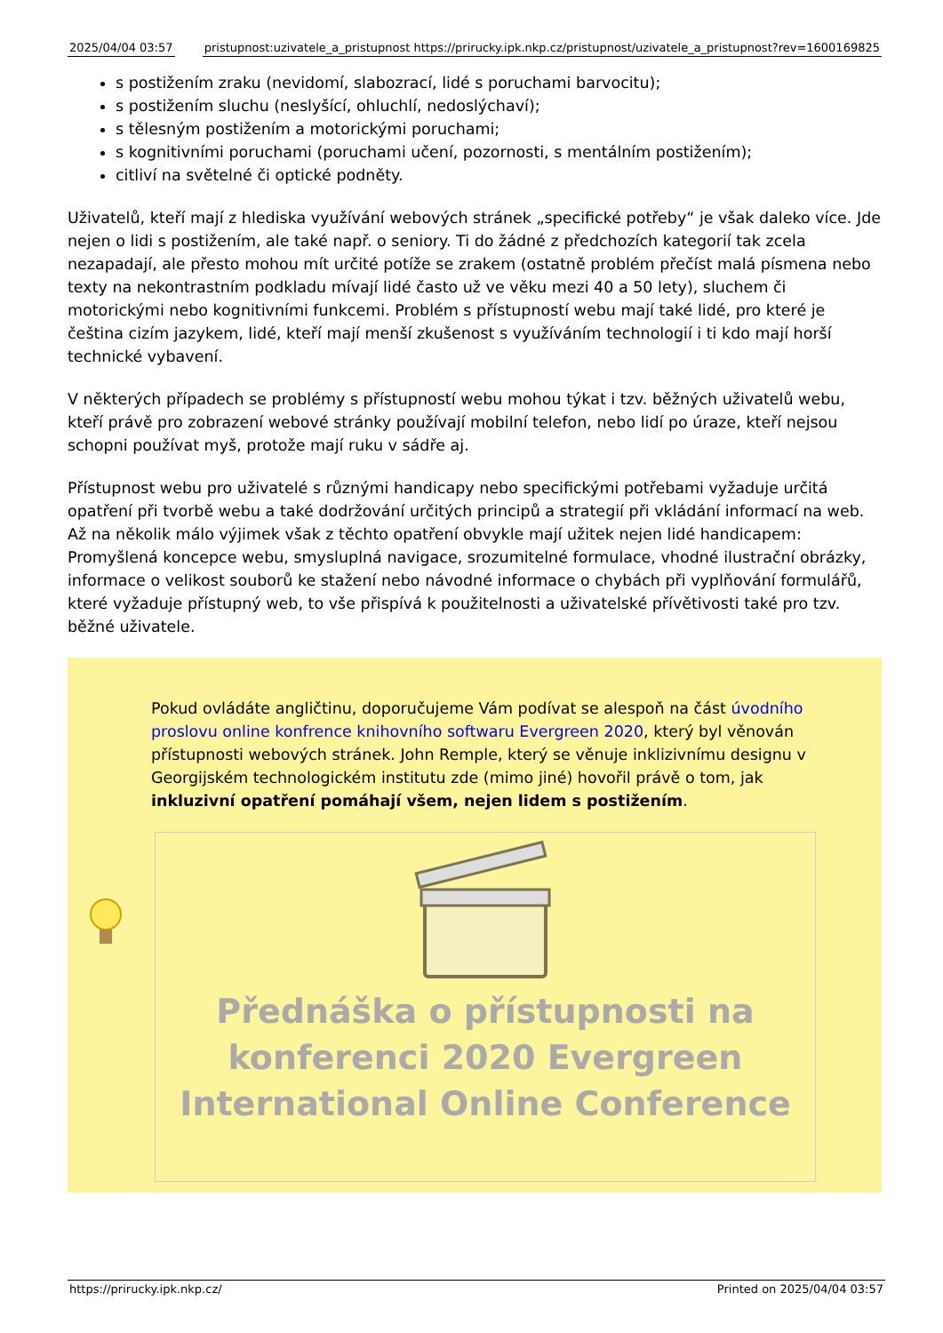| 2025/04/04 03:57 | | pristupnost:uzivatele_a_pristupnost https://prirucky.ipk.nkp.cz/pristupnost/uzivatele_a_pristupnost?rev=1600169825 |
s postižením zraku (nevidomí, slabozrací, lidé s poruchami barvocitu);
s postižením sluchu (neslyšící, ohluchlí, nedoslýchaví);
s tělesným postižením a motorickými poruchami;
s kognitivními poruchami (poruchami učení, pozornosti, s mentálním postižením);
citliví na světelné či optické podněty.
Uživatelů, kteří mají z hlediska využívání webových stránek „specifické potřeby“ je však daleko více. Jde nejen o lidi s postižením, ale také např. o seniory. Ti do žádné z předchozích kategorií tak zcela nezapadají, ale přesto mohou mít určité potíže se zrakem (ostatně problém přečíst malá písmena nebo texty na nekontrastním podkladu mívají lidé často už ve věku mezi 40 a 50 lety), sluchem či motorickými nebo kognitivními funkcemi. Problém s přístupností webu mají také lidé, pro které je čeština cizím jazykem, lidé, kteří mají menší zkušenost s využíváním technologií i ti kdo mají horší technické vybavení.
V některých případech se problémy s přístupností webu mohou týkat i tzv. běžných uživatelů webu, kteří právě pro zobrazení webové stránky používají mobilní telefon, nebo lidí po úraze, kteří nejsou schopni používat myš, protože mají ruku v sádře aj.
Přístupnost webu pro uživatelé s různými handicapy nebo specifickými potřebami vyžaduje určitá opatření při tvorbě webu a také dodržování určitých principů a strategií při vkládání informací na web. Až na několik málo výjimek však z těchto opatření obvykle mají užitek nejen lidé handicapem: Promyšlená koncepce webu, smysluplná navigace, srozumitelné formulace, vhodné ilustrační obrázky, informace o velikost souborů ke stažení nebo návodné informace o chybách při vyplňování formulářů, které vyžaduje přístupný web, to vše přispívá k použitelnosti a uživatelské přívětivosti také pro tzv. běžné uživatele.
Pokud ovládáte angličtinu, doporučujeme Vám podívat se alespoň na část úvodního proslovu online konfrence knihovního softwaru Evergreen 2020, který byl věnován přístupnosti webových stránek. John Remple, který se věnuje inklizivnímu designu v Georgijském technologickém institutu zde (mimo jiné) hovořil právě o tom, jak inkluzivní opatření pomáhají všem, nejen lidem s postižením.
Přednáška o přístupnosti na konferenci 2020 Evergreen International Online Conference
https://prirucky.ipk.nkp.cz/ Printed on 2025/04/04 03:57